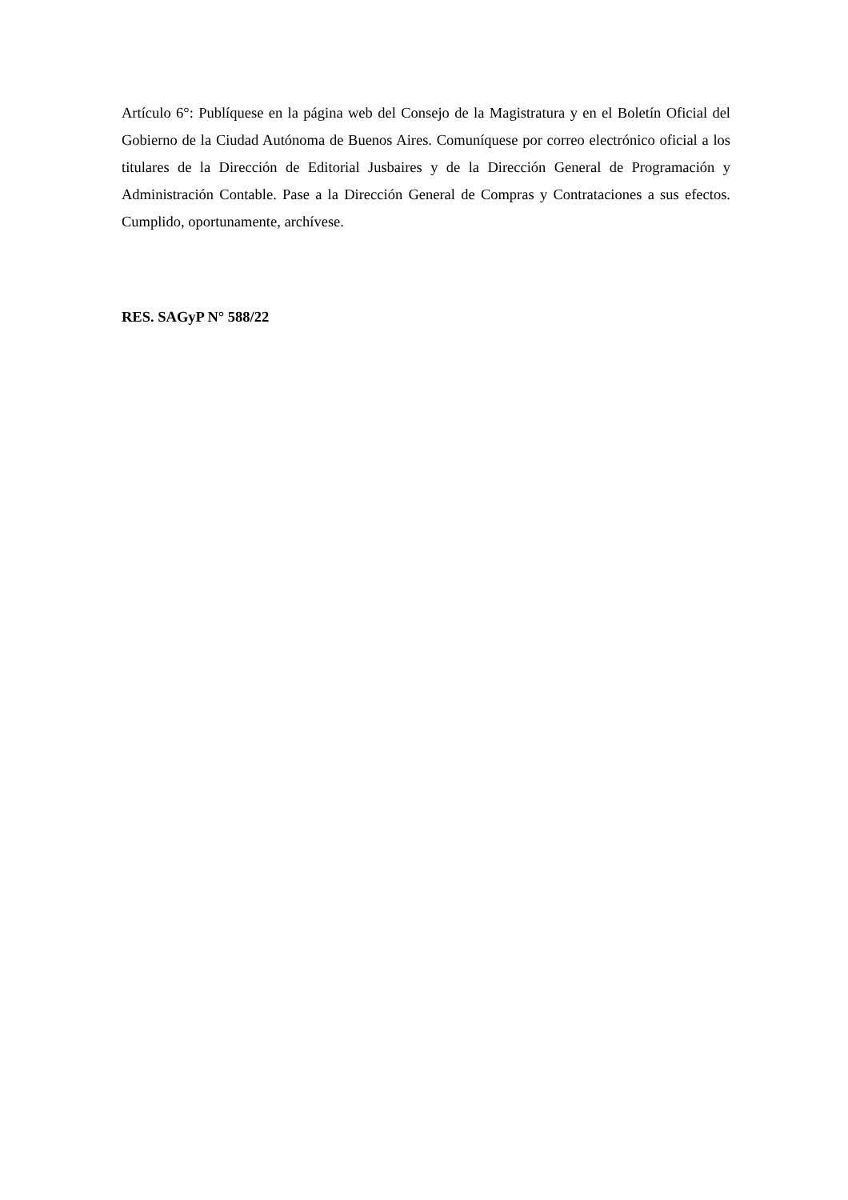Artículo 6°: Publíquese en la página web del Consejo de la Magistratura y en el Boletín Oficial del Gobierno de la Ciudad Autónoma de Buenos Aires. Comuníquese por correo electrónico oficial a los titulares de la Dirección de Editorial Jusbaires y de la Dirección General de Programación y Administración Contable. Pase a la Dirección General de Compras y Contrataciones a sus efectos. Cumplido, oportunamente, archívese.
RES. SAGyP N° 588/22